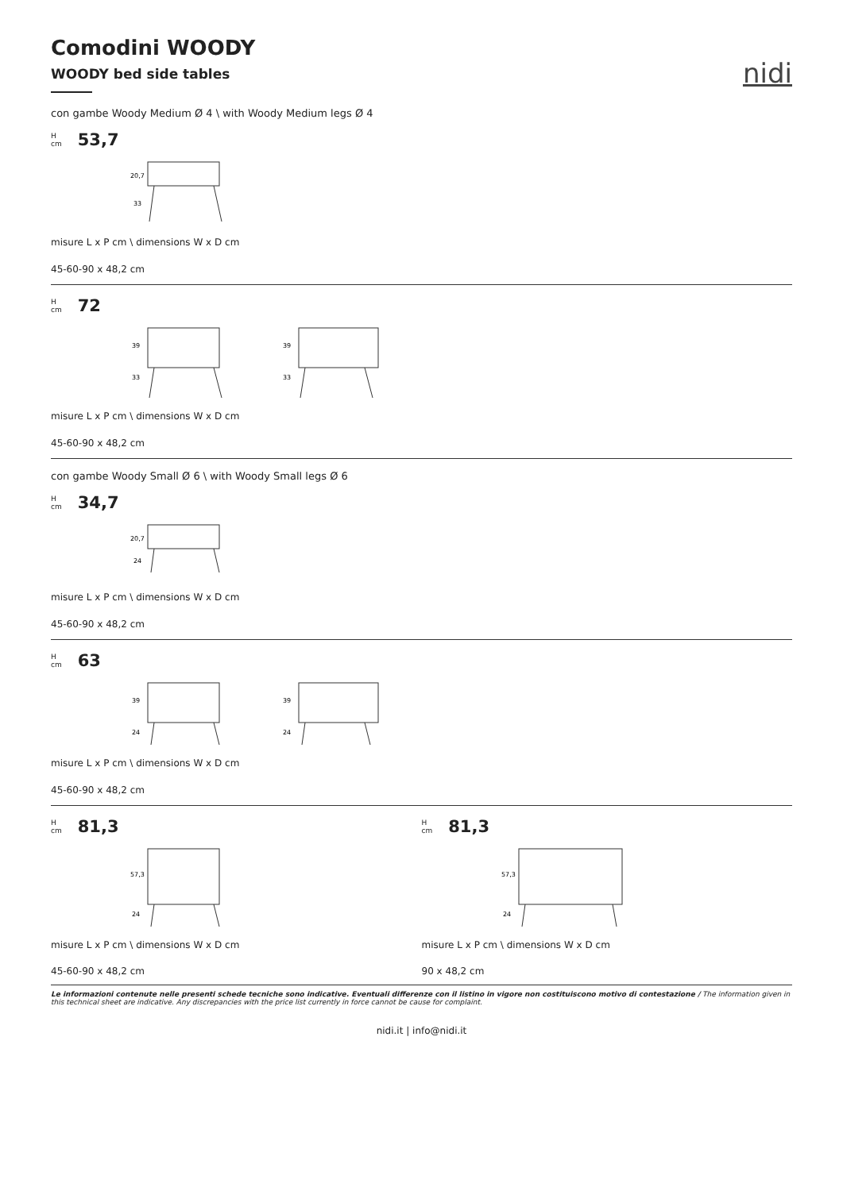nidi
Comodini WOODY
WOODY bed side tables
con gambe Woody Medium Ø 4 \ with Woody Medium legs Ø 4
H
cm 53,7
20,7
33
misure L x P cm \ dimensions W x D cm
45-60-90 x 48,2 cm
H
cm 72
39
33
39
33
misure L x P cm \ dimensions W x D cm
45-60-90 x 48,2 cm
con gambe Woody Small Ø 6 \ with Woody Small legs Ø 6
H
cm 34,7
20,7
24
misure L x P cm \ dimensions W x D cm
45-60-90 x 48,2 cm
H
cm 63
39
24
39
24
misure L x P cm \ dimensions W x D cm
45-60-90 x 48,2 cm
H
cm 81,3
57,3
24
misure L x P cm \ dimensions W x D cm
45-60-90 x 48,2 cm
H
cm 81,3
57,3
24
misure L x P cm \ dimensions W x D cm
90 x 48,2 cm
Le informazioni contenute nelle presenti schede tecniche sono indicative. Eventuali differenze con il listino in vigore non costituiscono motivo di contestazione / The information given in this technical sheet are indicative. Any discrepancies with the price list currently in force cannot be cause for complaint.
nidi.it | info@nidi.it